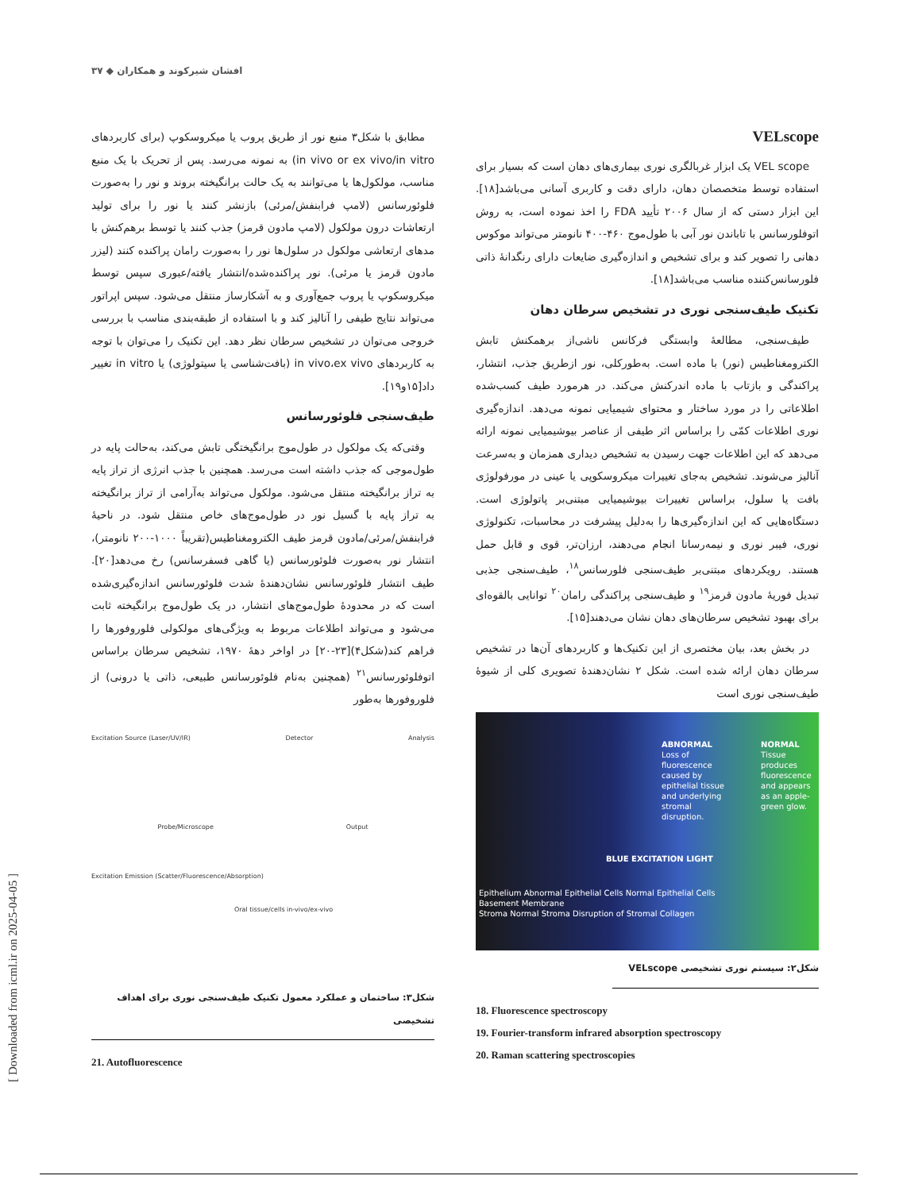افشان شیرکوند و همکاران ◆ ۳۷
[ Downloaded from icml.ir on 2025-04-05 ]
VELscope
VEL scope یک ابزار غربالگری نوری بیماری‌های دهان است که بسیار برای استفاده توسط متخصصان دهان، دارای دقت و کاربری آسانی می‌باشد[۱۸]. این ابزار دستی که از سال ۲۰۰۶ تأیید FDA را اخذ نموده است، به روش اتوفلورسانس با تاباندن نور آبی با طول‌موج ۴۶۰-۴۰۰ نانومتر می‌تواند موکوس دهانی را تصویر کند و برای تشخیص و اندازه‌گیری ضایعات دارای رنگدانهٔ ذاتی فلورسانس‌کننده مناسب می‌باشد[۱۸].
تکنیک طیف‌سنجی نوری در تشخیص سرطان دهان
طیف‌سنجی، مطالعهٔ وابستگی فرکانس ناشی‌از برهمکنش تابش الکترومغناطیس (نور) با ماده است. به‌طورکلی، نور ازطریق جذب، انتشار، پراکندگی و بازتاب با ماده اندرکنش می‌کند. در هرمورد طیف کسب‌شده اطلاعاتی را در مورد ساختار و محتوای شیمیایی نمونه می‌دهد. اندازه‌گیری نوری اطلاعات کمّی را براساس اثر طیفی از عناصر بیوشیمیایی نمونه ارائه می‌دهد که این اطلاعات جهت رسیدن به تشخیص دیداری همزمان و به‌سرعت آنالیز می‌شوند. تشخیص به‌جای تغییرات میکروسکوپی یا عینی در مورفولوژی بافت یا سلول، براساس تغییرات بیوشیمیایی مبتنی‌بر پاتولوژی است. دستگاه‌هایی که این اندازه‌گیری‌ها را به‌دلیل پیشرفت در محاسبات، تکنولوژی نوری، فیبر نوری و نیمه‌رسانا انجام می‌دهند، ارزان‌تر، قوی و قابل حمل هستند. رویکردهای مبتنی‌بر طیف‌سنجی فلورسانس<sup>۱۸</sup>، طیف‌سنجی جذبی تبدیل فوریهٔ مادون قرمز<sup>۱۹</sup> و طیف‌سنجی پراکندگی رامان<sup>۲۰</sup> توانایی بالقوه‌ای برای بهبود تشخیص سرطان‌های دهان نشان می‌دهند[۱۵].
در بخش بعد، بیان مختصری از این تکنیک‌ها و کاربردهای آن‌ها در تشخیص سرطان دهان ارائه شده است. شکل ۲ نشان‌دهندهٔ تصویری کلی از شیوهٔ طیف‌سنجی نوری است
ABNORMAL
Loss of fluorescence caused by epithelial tissue and underlying stromal disruption.
NORMAL
Tissue produces fluorescence and appears as an apple-green glow.
BLUE EXCITATION LIGHT
Epithelium Abnormal Epithelial Cells Normal Epithelial Cells
Basement Membrane
Stroma Normal Stroma Disruption of Stromal Collagen
شکل۲: سیستم نوری تشخیصی VELscope
18. Fluorescence spectroscopy
19. Fourier-transform infrared absorption spectroscopy
20. Raman scattering spectroscopies
مطابق با شکل۳ منبع نور از طریق پروب یا میکروسکوپ (برای کاربردهای in vivo or ex vivo/in vitro) به نمونه می‌رسد. پس از تحریک با یک منبع مناسب، مولکول‌ها یا می‌توانند به یک حالت برانگیخته بروند و نور را به‌صورت فلوئورسانس (لامپ فرابنفش/مرئی) بازنشر کنند یا نور را برای تولید ارتعاشات درون مولکول (لامپ مادون قرمز) جذب کنند یا توسط برهم‌کنش با مدهای ارتعاشی مولکول در سلول‌ها نور را به‌صورت رامان پراکنده کنند (لیزر مادون قرمز یا مرئی). نور پراکنده‌شده/انتشار یافته/عبوری سپس توسط میکروسکوپ یا پروب جمع‌آوری و به آشکارساز منتقل می‌شود. سپس اپراتور می‌تواند نتایج طیفی را آنالیز کند و با استفاده از طبقه‌بندی مناسب با بررسی خروجی می‌توان در تشخیص سرطان نظر دهد. این تکنیک را می‌توان با توجه به کاربردهای in vivo،ex vivo (بافت‌شناسی یا سیتولوژی) یا in vitro تغییر داد[۱۵و۱۹].
طیف‌سنجی فلوئورسانس
وقتی‌که یک مولکول در طول‌موج برانگیختگی تابش می‌کند، به‌حالت پایه در طول‌موجی که جذب داشته است می‌رسد. همچنین با جذب انرژی از تراز پایه به تراز برانگیخته منتقل می‌شود. مولکول می‌تواند به‌آرامی از تراز برانگیخته به تراز پایه با گسیل نور در طول‌موج‌های خاص منتقل شود. در ناحیهٔ فرابنفش/مرئی/مادون قرمز طیف الکترومغناطیس(تقریباً ۱۰۰۰-۲۰۰ نانومتر)، انتشار نور به‌صورت فلوئورسانس (یا گاهی فسفرسانس) رخ می‌دهد[۲۰]. طیف انتشار فلوئورسانس نشان‌دهندهٔ شدت فلوئورسانس اندازه‌گیری‌شده است که در محدودهٔ طول‌موج‌های انتشار، در یک طول‌موج برانگیخته ثابت می‌شود و می‌تواند اطلاعات مربوط به ویژگی‌های مولکولی فلوروفورها را فراهم کند(شکل۴)[۲۳-۲۰] در اواخر دههٔ ۱۹۷۰، تشخیص سرطان براساس اتوفلوئورسانس<sup>۲۱</sup> (همچنین به‌نام فلوئورسانس طبیعی، ذاتی یا درونی) از فلوروفورها به‌طور
Excitation Source (Laser/UV/IR) Detector Analysis
Probe/Microscope Output
Excitation Emission (Scatter/Fluorescence/Absorption)
Oral tissue/cells in-vivo/ex-vivo
شکل۳: ساختمان و عملکرد معمول تکنیک طیف‌سنجی نوری برای اهداف تشخیصی
21. Autofluorescence